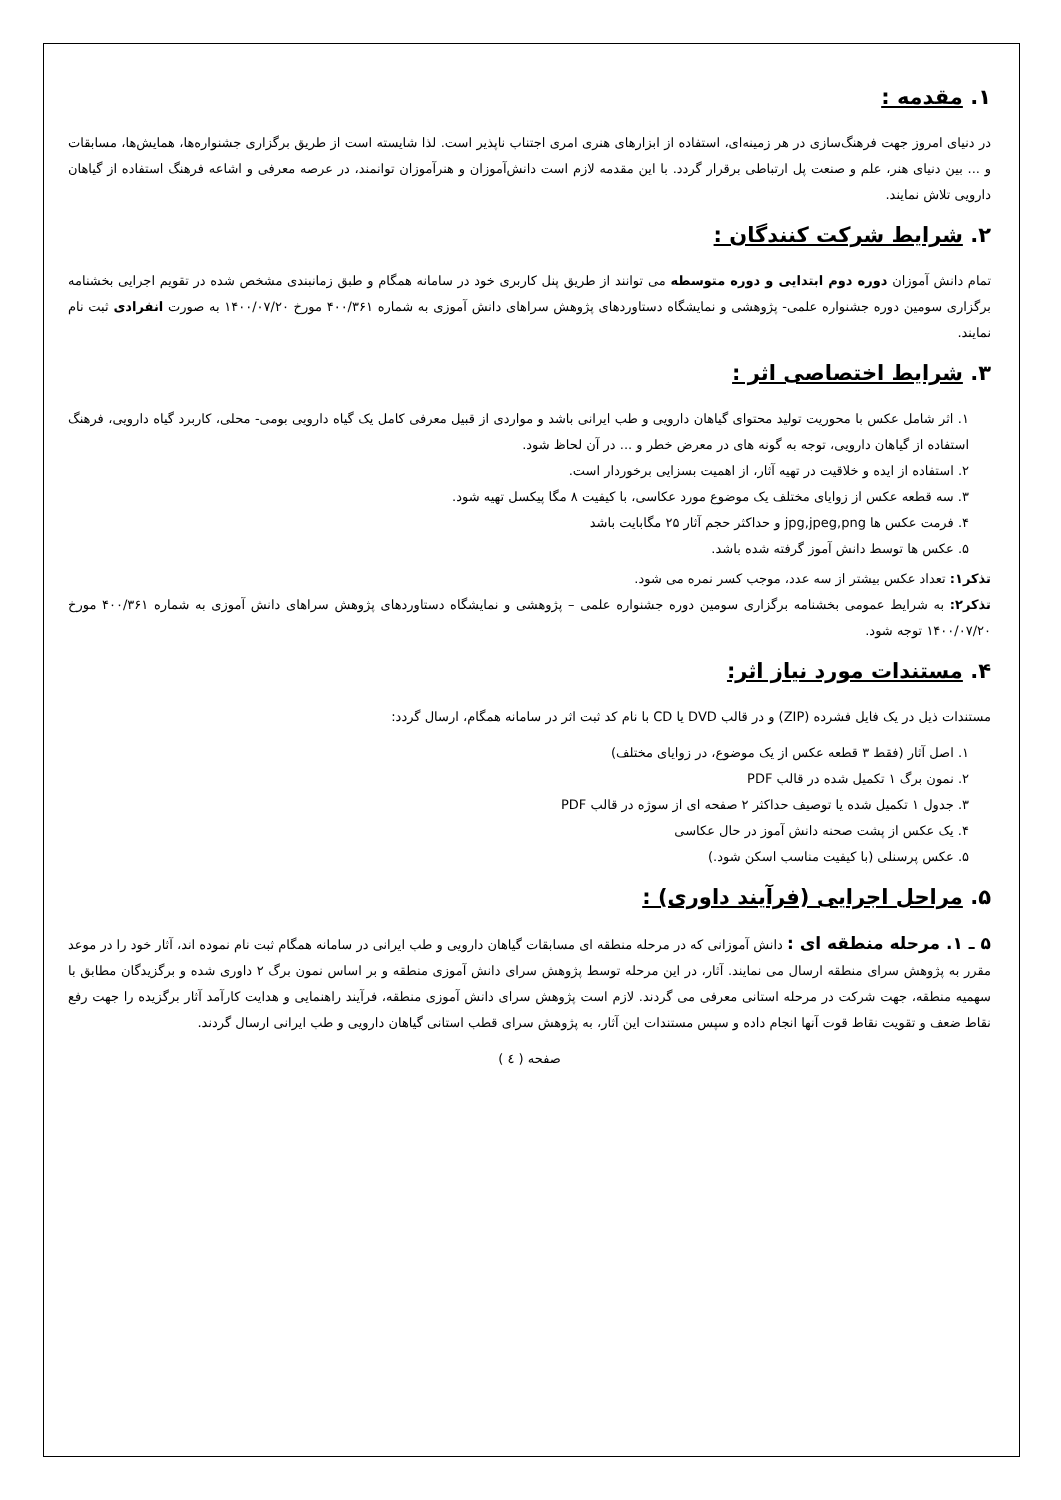۱. مقدمه :
در دنیای امروز جهت فرهنگ‌سازی در هر زمینه‌ای، استفاده از ابزارهای هنری امری اجتناب ناپذیر است. لذا شایسته است از طریق برگزاری جشنواره‌ها، همایش‌ها، مسابقات و ... بین دنیای هنر، علم و صنعت پل ارتباطی برقرار گردد. با این مقدمه لازم است دانش‌آموزان و هنرآموزان توانمند، در عرصه معرفی و اشاعه فرهنگ استفاده از گیاهان دارویی تلاش نمایند.
۲. شرایط شرکت کنندگان :
تمام دانش آموزان دوره دوم ابتدایی و دوره متوسطه می توانند از طریق پنل کاربری خود در سامانه همگام و طبق زمانبندی مشخص شده در تقویم اجرایی بخشنامه برگزاری سومین دوره جشنواره علمی- پژوهشی و نمایشگاه دستاوردهای پژوهش سراهای دانش آموزی به شماره ۴۰۰/۳۶۱ مورخ ۱۴۰۰/۰۷/۲۰ به صورت انفرادی ثبت نام نمایند.
۳. شرایط اختصاصی اثر :
۱. اثر شامل عکس با محوریت تولید محتوای گیاهان دارویی و طب ایرانی باشد و مواردی از قبیل معرفی کامل یک گیاه دارویی بومی- محلی، کاربرد گیاه دارویی، فرهنگ استفاده از گیاهان دارویی، توجه به گونه های در معرض خطر و ... در آن لحاظ شود.
۲. استفاده از ایده و خلاقیت در تهیه آثار، از اهمیت بسزایی برخوردار است.
۳. سه قطعه عکس از زوایای مختلف یک موضوع مورد عکاسی، با کیفیت ۸ مگا پیکسل تهیه شود.
۴. فرمت عکس ها jpg,jpeg,png و حداکثر حجم آثار ۲۵ مگابایت باشد
۵. عکس ها توسط دانش آموز گرفته شده باشد.
تذکر۱: تعداد عکس بیشتر از سه عدد، موجب کسر نمره می شود.
تذکر۲: به شرایط عمومی بخشنامه برگزاری سومین دوره جشنواره علمی – پژوهشی و نمایشگاه دستاوردهای پژوهش سراهای دانش آموزی به شماره ۴۰۰/۳۶۱ مورخ ۱۴۰۰/۰۷/۲۰ توجه شود.
۴. مستندات مورد نیاز اثر:
مستندات ذیل در یک فایل فشرده (ZIP) و در قالب DVD یا CD با نام کد ثبت اثر در سامانه همگام، ارسال گردد:
۱. اصل آثار (فقط ۳ قطعه عکس از یک موضوع، در زوایای مختلف)
۲. نمون برگ ۱ تکمیل شده در قالب PDF
۳. جدول ۱ تکمیل شده یا توصیف حداکثر ۲ صفحه ای از سوژه در قالب PDF
۴. یک عکس از پشت صحنه دانش آموز در حال عکاسی
۵. عکس پرسنلی (با کیفیت مناسب اسکن شود.)
۵. مراحل اجرایی (فرآیند داوری) :
۵ ـ ۱. مرحله منطقه ای : دانش آموزانی که در مرحله منطقه ای مسابقات گیاهان دارویی و طب ایرانی در سامانه همگام ثبت نام نموده اند، آثار خود را در موعد مقرر به پژوهش سرای منطقه ارسال می نمایند. آثار، در این مرحله توسط پژوهش سرای دانش آموزی منطقه و بر اساس نمون برگ ۲ داوری شده و برگزیدگان مطابق با سهمیه منطقه، جهت شرکت در مرحله استانی معرفی می گردند. لازم است پژوهش سرای دانش آموزی منطقه، فرآیند راهنمایی و هدایت کارآمد آثار برگزیده را جهت رفع نقاط ضعف و تقویت نقاط قوت آنها انجام داده و سپس مستندات این آثار، به پژوهش سرای قطب استانی گیاهان دارویی و طب ایرانی ارسال گردند.
صفحه ( ٤ )